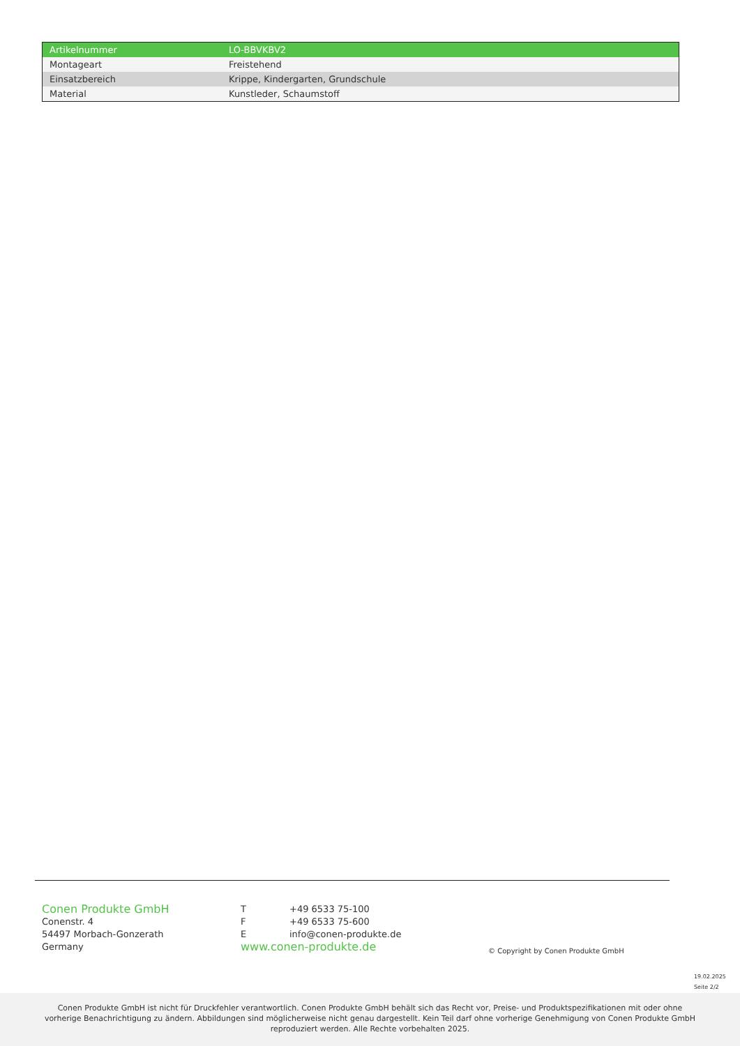| Artikelnummer | LO-BBVKBV2 |
| Montageart | Freistehend |
| Einsatzbereich | Krippe, Kindergarten, Grundschule |
| Material | Kunstleder, Schaumstoff |
Conen Produkte GmbH
Conenstr. 4
54497 Morbach-Gonzerath
Germany
T +49 6533 75-100
F +49 6533 75-600
Einfo@conen-produkte.de
www.conen-produkte.de
© Copyright by Conen Produkte GmbH
19.02.2025
Seite 2/2
Conen Produkte GmbH ist nicht für Druckfehler verantwortlich. Conen Produkte GmbH behält sich das Recht vor, Preise- und Produktspezifikationen mit oder ohne vorherige Benachrichtigung zu ändern. Abbildungen sind möglicherweise nicht genau dargestellt. Kein Teil darf ohne vorherige Genehmigung von Conen Produkte GmbH reproduziert werden. Alle Rechte vorbehalten 2025.